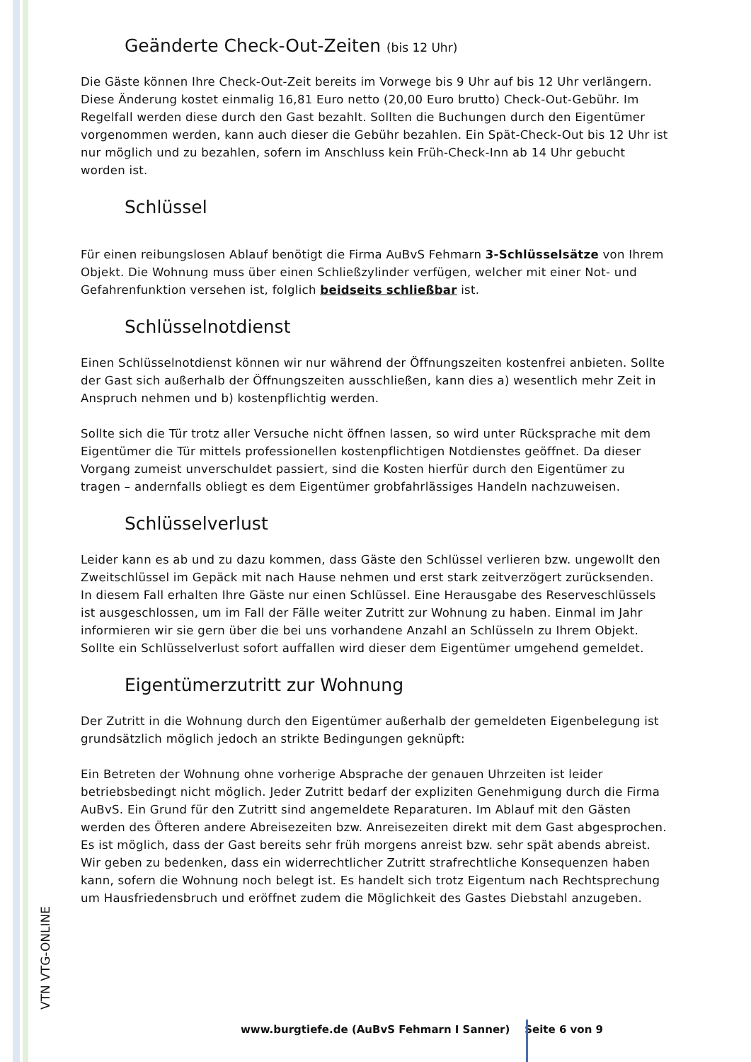Geänderte Check-Out-Zeiten (bis 12 Uhr)
Die Gäste können Ihre Check-Out-Zeit bereits im Vorwege bis 9 Uhr auf bis 12 Uhr verlängern. Diese Änderung kostet einmalig 16,81 Euro netto (20,00 Euro brutto) Check-Out-Gebühr. Im Regelfall werden diese durch den Gast bezahlt. Sollten die Buchungen durch den Eigentümer vorgenommen werden, kann auch dieser die Gebühr bezahlen. Ein Spät-Check-Out bis 12 Uhr ist nur möglich und zu bezahlen, sofern im Anschluss kein Früh-Check-Inn ab 14 Uhr gebucht worden ist.
Schlüssel
Für einen reibungslosen Ablauf benötigt die Firma AuBvS Fehmarn 3-Schlüsselsätze von Ihrem Objekt. Die Wohnung muss über einen Schließzylinder verfügen, welcher mit einer Not- und Gefahrenfunktion versehen ist, folglich beidseits schließbar ist.
Schlüsselnotdienst
Einen Schlüsselnotdienst können wir nur während der Öffnungszeiten kostenfrei anbieten. Sollte der Gast sich außerhalb der Öffnungszeiten ausschließen, kann dies a) wesentlich mehr Zeit in Anspruch nehmen und b) kostenpflichtig werden.
Sollte sich die Tür trotz aller Versuche nicht öffnen lassen, so wird unter Rücksprache mit dem Eigentümer die Tür mittels professionellen kostenpflichtigen Notdienstes geöffnet. Da dieser Vorgang zumeist unverschuldet passiert, sind die Kosten hierfür durch den Eigentümer zu tragen – andernfalls obliegt es dem Eigentümer grobfahrlässiges Handeln nachzuweisen.
Schlüsselverlust
Leider kann es ab und zu dazu kommen, dass Gäste den Schlüssel verlieren bzw. ungewollt den Zweitschlüssel im Gepäck mit nach Hause nehmen und erst stark zeitverzögert zurücksenden. In diesem Fall erhalten Ihre Gäste nur einen Schlüssel. Eine Herausgabe des Reserveschlüssels ist ausgeschlossen, um im Fall der Fälle weiter Zutritt zur Wohnung zu haben. Einmal im Jahr informieren wir sie gern über die bei uns vorhandene Anzahl an Schlüsseln zu Ihrem Objekt. Sollte ein Schlüsselverlust sofort auffallen wird dieser dem Eigentümer umgehend gemeldet.
Eigentümerzutritt zur Wohnung
Der Zutritt in die Wohnung durch den Eigentümer außerhalb der gemeldeten Eigenbelegung ist grundsätzlich möglich jedoch an strikte Bedingungen geknüpft:
Ein Betreten der Wohnung ohne vorherige Absprache der genauen Uhrzeiten ist leider betriebsbedingt nicht möglich. Jeder Zutritt bedarf der expliziten Genehmigung durch die Firma AuBvS. Ein Grund für den Zutritt sind angemeldete Reparaturen. Im Ablauf mit den Gästen werden des Öfteren andere Abreisezeiten bzw. Anreisezeiten direkt mit dem Gast abgesprochen. Es ist möglich, dass der Gast bereits sehr früh morgens anreist bzw. sehr spät abends abreist. Wir geben zu bedenken, dass ein widerrechtlicher Zutritt strafrechtliche Konsequenzen haben kann, sofern die Wohnung noch belegt ist. Es handelt sich trotz Eigentum nach Rechtsprechung um Hausfriedensbruch und eröffnet zudem die Möglichkeit des Gastes Diebstahl anzugeben.
VTN VTG-ONLINE
www.burgtiefe.de (AuBvS Fehmarn I Sanner) Seite 6 von 9